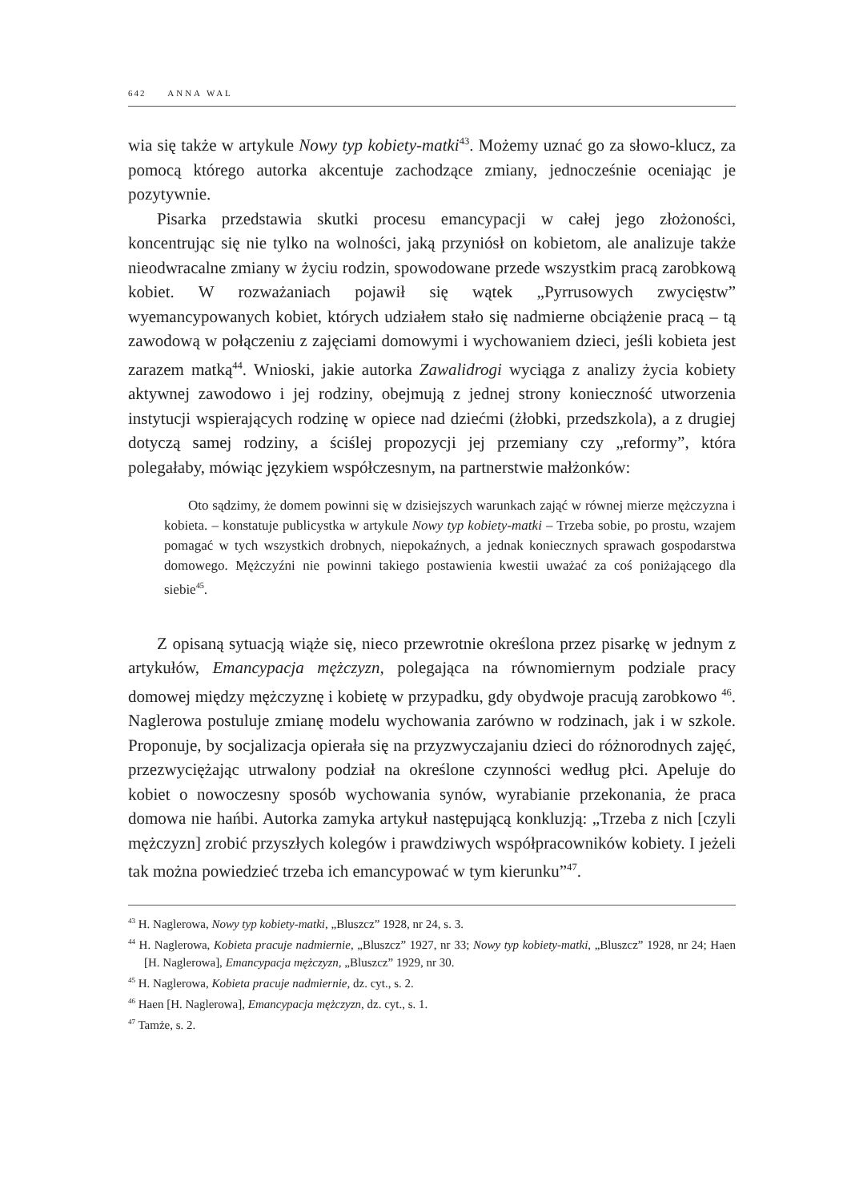642 ANNA WAL
wia się także w artykule Nowy typ kobiety-matki<sup>43</sup>. Możemy uznać go za słowo-klucz, za pomocą którego autorka akcentuje zachodzące zmiany, jednocześnie oceniając je pozytywnie.
Pisarka przedstawia skutki procesu emancypacji w całej jego złożoności, koncentrując się nie tylko na wolności, jaką przyniósł on kobietom, ale analizuje także nieodwracalne zmiany w życiu rodzin, spowodowane przede wszystkim pracą zarobkową kobiet. W rozważaniach pojawił się wątek „Pyrrusowych zwycięstw” wyemancypowanych kobiet, których udziałem stało się nadmierne obciążenie pracą – tą zawodową w połączeniu z zajęciami domowymi i wychowaniem dzieci, jeśli kobieta jest zarazem matką<sup>44</sup>. Wnioski, jakie autorka Zawalidrogi wyciąga z analizy życia kobiety aktywnej zawodowo i jej rodziny, obejmują z jednej strony konieczność utworzenia instytucji wspierających rodzinę w opiece nad dziećmi (żłobki, przedszkola), a z drugiej dotyczą samej rodziny, a ściślej propozycji jej przemiany czy „reformy”, która polegałaby, mówiąc językiem współczesnym, na partnerstwie małżonków:
Oto sądzimy, że domem powinni się w dzisiejszych warunkach zająć w równej mierze mężczyzna i kobieta. – konstatuje publicystka w artykule Nowy typ kobiety-matki – Trzeba sobie, po prostu, wzajem pomagać w tych wszystkich drobnych, niepokaźnych, a jednak koniecznych sprawach gospodarstwa domowego. Mężczyźni nie powinni takiego postawienia kwestii uważać za coś poniżającego dla siebie<sup>45</sup>.
Z opisaną sytuacją wiąże się, nieco przewrotnie określona przez pisarkę w jednym z artykułów, Emancypacja mężczyzn, polegająca na równomiernym podziale pracy domowej między mężczyznę i kobietę w przypadku, gdy obydwoje pracują zarobkowo <sup>46</sup>. Naglerowa postuluje zmianę modelu wychowania zarówno w rodzinach, jak i w szkole. Proponuje, by socjalizacja opierała się na przyzwyczajaniu dzieci do różnorodnych zajęć, przezwyciężając utrwalony podział na określone czynności według płci. Apeluje do kobiet o nowoczesny sposób wychowania synów, wyrabianie przekonania, że praca domowa nie hańbi. Autorka zamyka artykuł następującą konkluzją: „Trzeba z nich [czyli mężczyzn] zrobić przyszłych kolegów i prawdziwych współpracowników kobiety. I jeżeli tak można powiedzieć trzeba ich emancypować w tym kierunku”<sup>47</sup>.
<sup>43</sup> H. Naglerowa, Nowy typ kobiety-matki, „Bluszcz” 1928, nr 24, s. 3.
<sup>44</sup> H. Naglerowa, Kobieta pracuje nadmiernie, „Bluszcz” 1927, nr 33; Nowy typ kobiety-matki, „Bluszcz” 1928, nr 24; Haen [H. Naglerowa], Emancypacja mężczyzn, „Bluszcz” 1929, nr 30.
<sup>45</sup> H. Naglerowa, Kobieta pracuje nadmiernie, dz. cyt., s. 2.
<sup>46</sup> Haen [H. Naglerowa], Emancypacja mężczyzn, dz. cyt., s. 1.
<sup>47</sup> Tamże, s. 2.